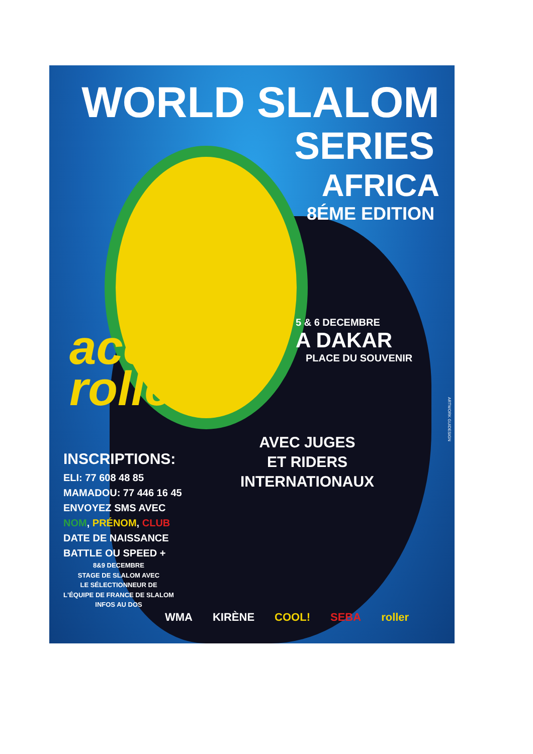WORLD SLALOM
SERIES
AFRICA
8ÉME EDITION
accro
roller
5 & 6 DECEMBRE
A DAKAR
PLACE DU SOUVENIR
AVEC JUGES
ET RIDERS
INTERNATIONAUX
INSCRIPTIONS:
ELI: 77 608 48 85
MAMADOU: 77 446 16 45
ENVOYEZ SMS AVEC
NOM, PRÉNOM, CLUB
DATE DE NAISSANCE
BATTLE OU SPEED +
8&9 DECEMBRE
STAGE DE SLALOM AVEC
LE SÉLECTIONNEUR DE
L'ÉQUIPE DE FRANCE DE SLALOM
INFOS AU DOS
WMA KIRÈNE COOL! SEBA roller
ARTWORK GUIDESIGN